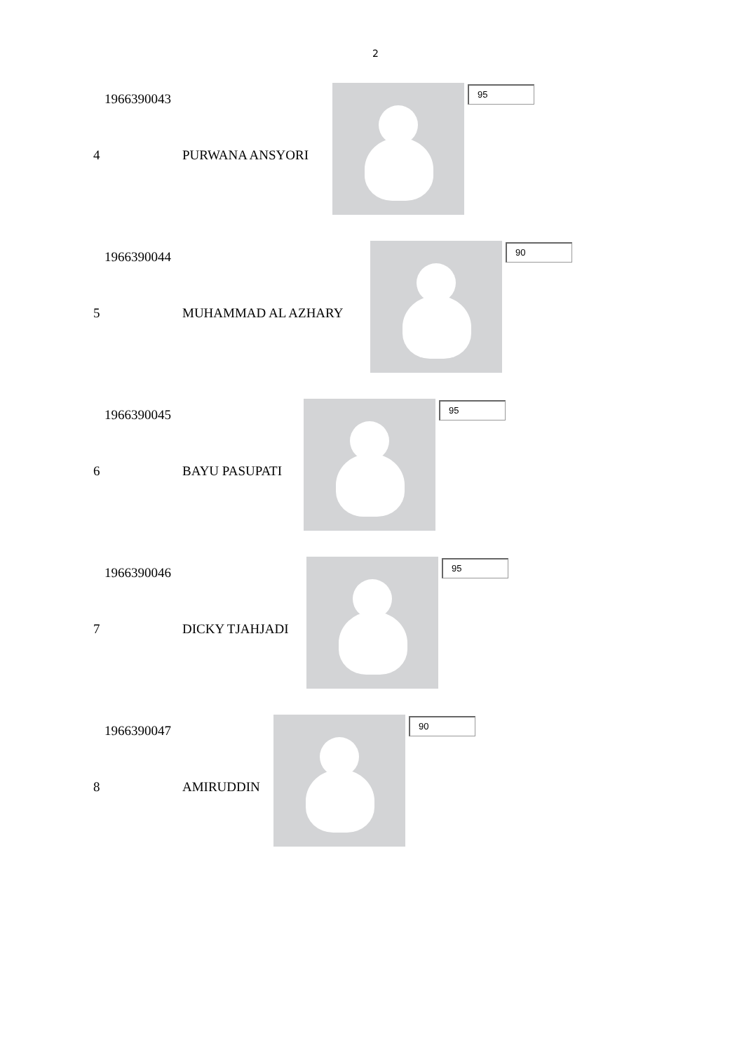2
1966390043
4 PURWANA ANSYORI
95
1966390044
5 MUHAMMAD AL AZHARY
90
1966390045
6 BAYU PASUPATI
95
1966390046
7 DICKY TJAHJADI
95
1966390047
8 AMIRUDDIN
90